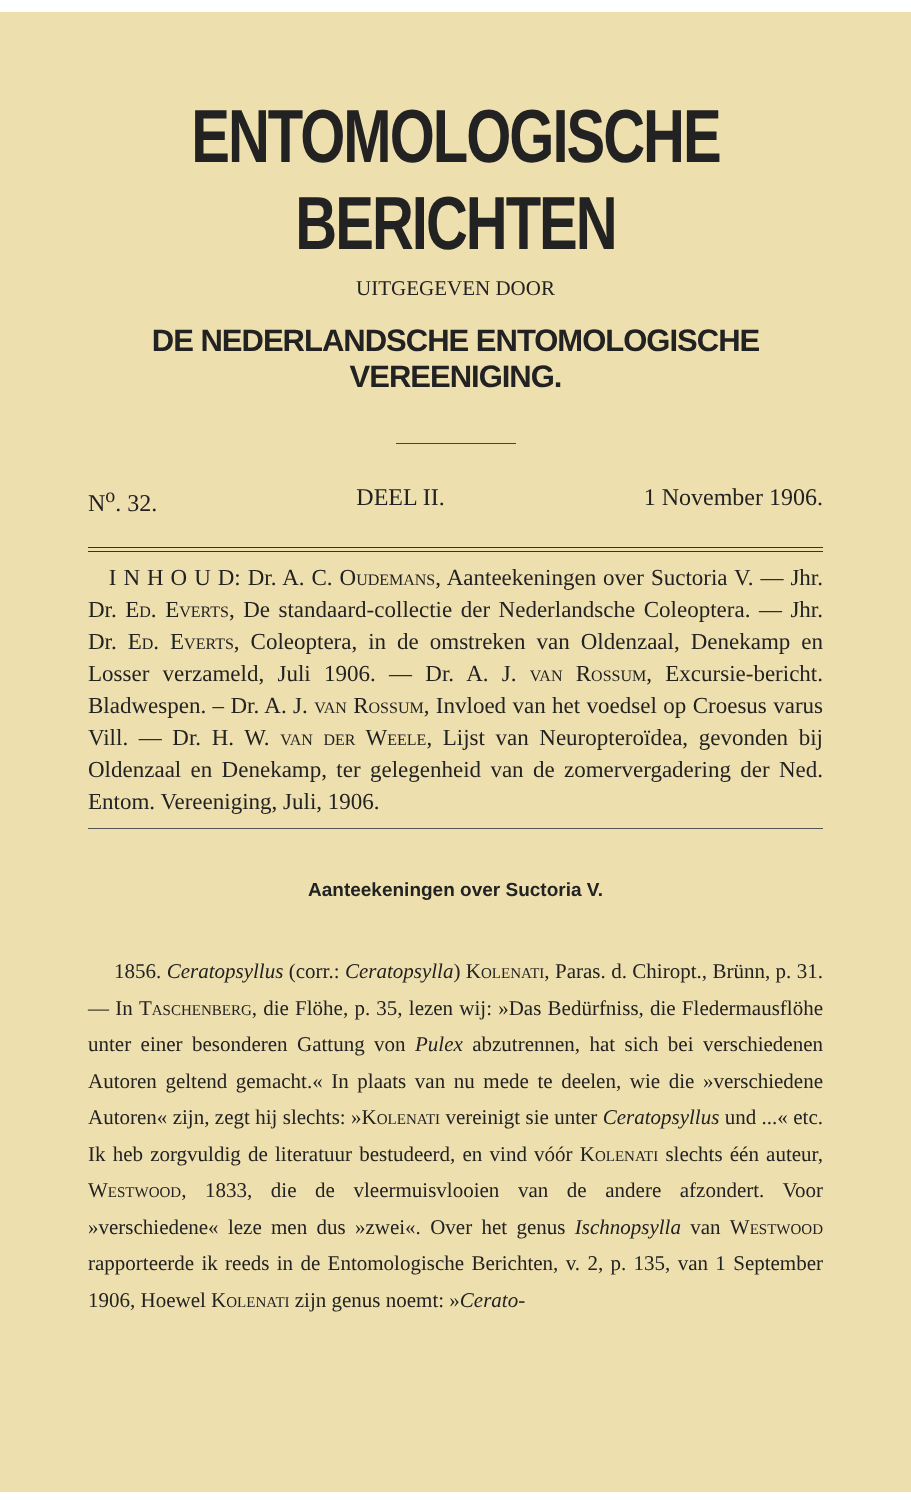ENTOMOLOGISCHE BERICHTEN
UITGEGEVEN DOOR
DE NEDERLANDSCHE ENTOMOLOGISCHE VEREENIGING.
N<sup>o</sup>. 32. DEEL II. 1 November 1906.
I N H O U D: Dr. A. C. Oudemans, Aanteekeningen over Suctoria V. — Jhr. Dr. Ed. Everts, De standaard-collectie der Nederlandsche Coleoptera. — Jhr. Dr. Ed. Everts, Coleoptera, in de omstreken van Oldenzaal, Denekamp en Losser verzameld, Juli 1906. — Dr. A. J. van Rossum, Excursie-bericht. Bladwespen. – Dr. A. J. van Rossum, Invloed van het voedsel op Croesus varus Vill. — Dr. H. W. van der Weele, Lijst van Neuropteroïdea, gevonden bij Oldenzaal en Denekamp, ter gelegenheid van de zomervergadering der Ned. Entom. Vereeniging, Juli, 1906.
Aanteekeningen over Suctoria V.
1856. Ceratopsyllus (corr.: Ceratopsylla) Kolenati, Paras. d. Chiropt., Brünn, p. 31. — In Taschenberg, die Flöhe, p. 35, lezen wij: »Das Bedürfniss, die Fledermausflöhe unter einer besonderen Gattung von Pulex abzutrennen, hat sich bei verschiedenen Autoren geltend gemacht.« In plaats van nu mede te deelen, wie die »verschiedene Autoren« zijn, zegt hij slechts: »Kolenati vereinigt sie unter Ceratopsyllus und ...« etc. Ik heb zorgvuldig de literatuur bestudeerd, en vind vóór Kolenati slechts één auteur, Westwood, 1833, die de vleermuisvlooien van de andere afzondert. Voor »verschiedene« leze men dus »zwei«. Over het genus Ischnopsylla van Westwood rapporteerde ik reeds in de Entomologische Berichten, v. 2, p. 135, van 1 September 1906, Hoewel Kolenati zijn genus noemt: »Cerato-